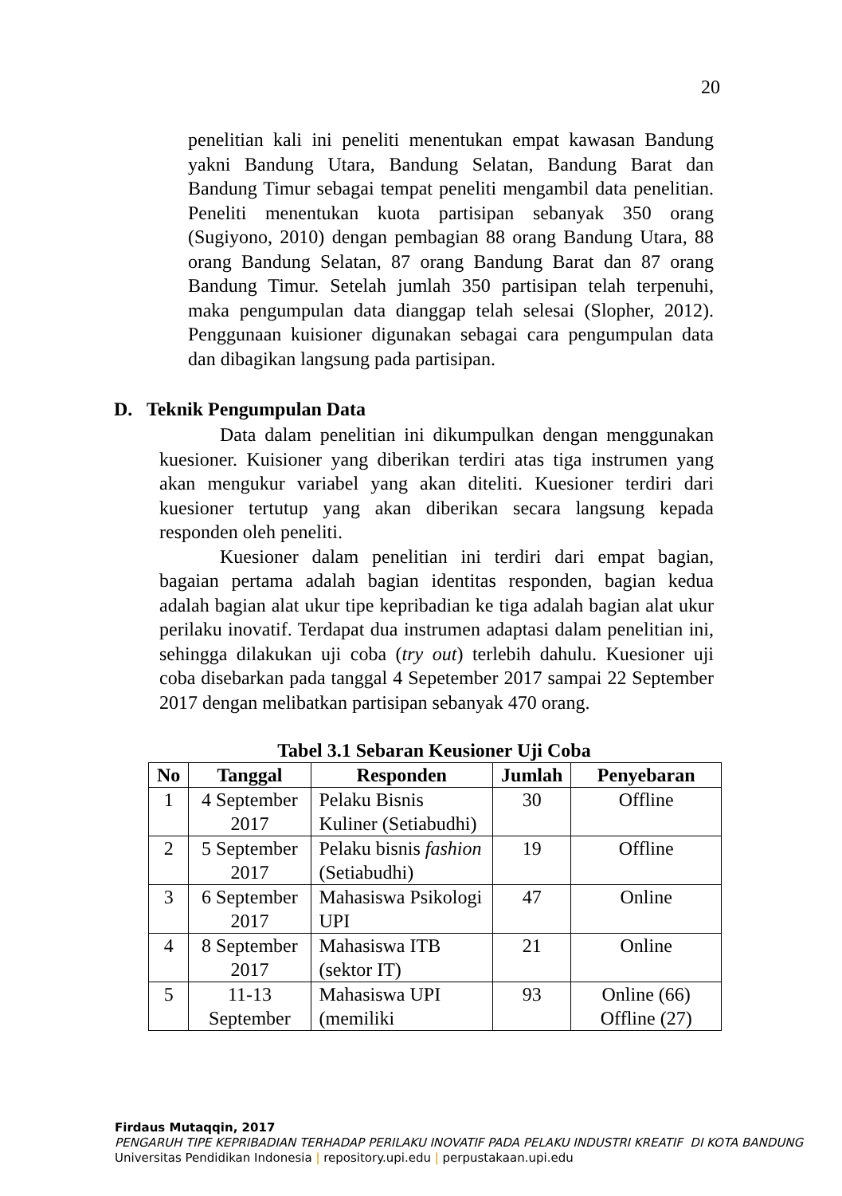20
penelitian kali ini peneliti menentukan empat kawasan Bandung yakni Bandung Utara, Bandung Selatan, Bandung Barat dan Bandung Timur sebagai tempat peneliti mengambil data penelitian. Peneliti menentukan kuota partisipan sebanyak 350 orang (Sugiyono, 2010) dengan pembagian 88 orang Bandung Utara, 88 orang Bandung Selatan, 87 orang Bandung Barat dan 87 orang Bandung Timur. Setelah jumlah 350 partisipan telah terpenuhi, maka pengumpulan data dianggap telah selesai (Slopher, 2012). Penggunaan kuisioner digunakan sebagai cara pengumpulan data dan dibagikan langsung pada partisipan.
D. Teknik Pengumpulan Data
Data dalam penelitian ini dikumpulkan dengan menggunakan kuesioner. Kuisioner yang diberikan terdiri atas tiga instrumen yang akan mengukur variabel yang akan diteliti. Kuesioner terdiri dari kuesioner tertutup yang akan diberikan secara langsung kepada responden oleh peneliti.
Kuesioner dalam penelitian ini terdiri dari empat bagian, bagaian pertama adalah bagian identitas responden, bagian kedua adalah bagian alat ukur tipe kepribadian ke tiga adalah bagian alat ukur perilaku inovatif. Terdapat dua instrumen adaptasi dalam penelitian ini, sehingga dilakukan uji coba (try out) terlebih dahulu. Kuesioner uji coba disebarkan pada tanggal 4 Sepetember 2017 sampai 22 September 2017 dengan melibatkan partisipan sebanyak 470 orang.
Tabel 3.1 Sebaran Keusioner Uji Coba
| No | Tanggal | Responden | Jumlah | Penyebaran |
| --- | --- | --- | --- | --- |
| 1 | 4 September 2017 | Pelaku Bisnis Kuliner (Setiabudhi) | 30 | Offline |
| 2 | 5 September 2017 | Pelaku bisnis fashion (Setiabudhi) | 19 | Offline |
| 3 | 6 September 2017 | Mahasiswa Psikologi UPI | 47 | Online |
| 4 | 8 September 2017 | Mahasiswa ITB (sektor IT) | 21 | Online |
| 5 | 11-13 September | Mahasiswa UPI (memiliki | 93 | Online (66) Offline (27) |
Firdaus Mutaqqin, 2017
PENGARUH TIPE KEPRIBADIAN TERHADAP PERILAKU INOVATIF PADA PELAKU INDUSTRI KREATIF DI KOTA BANDUNG
Universitas Pendidikan Indonesia | repository.upi.edu | perpustakaan.upi.edu